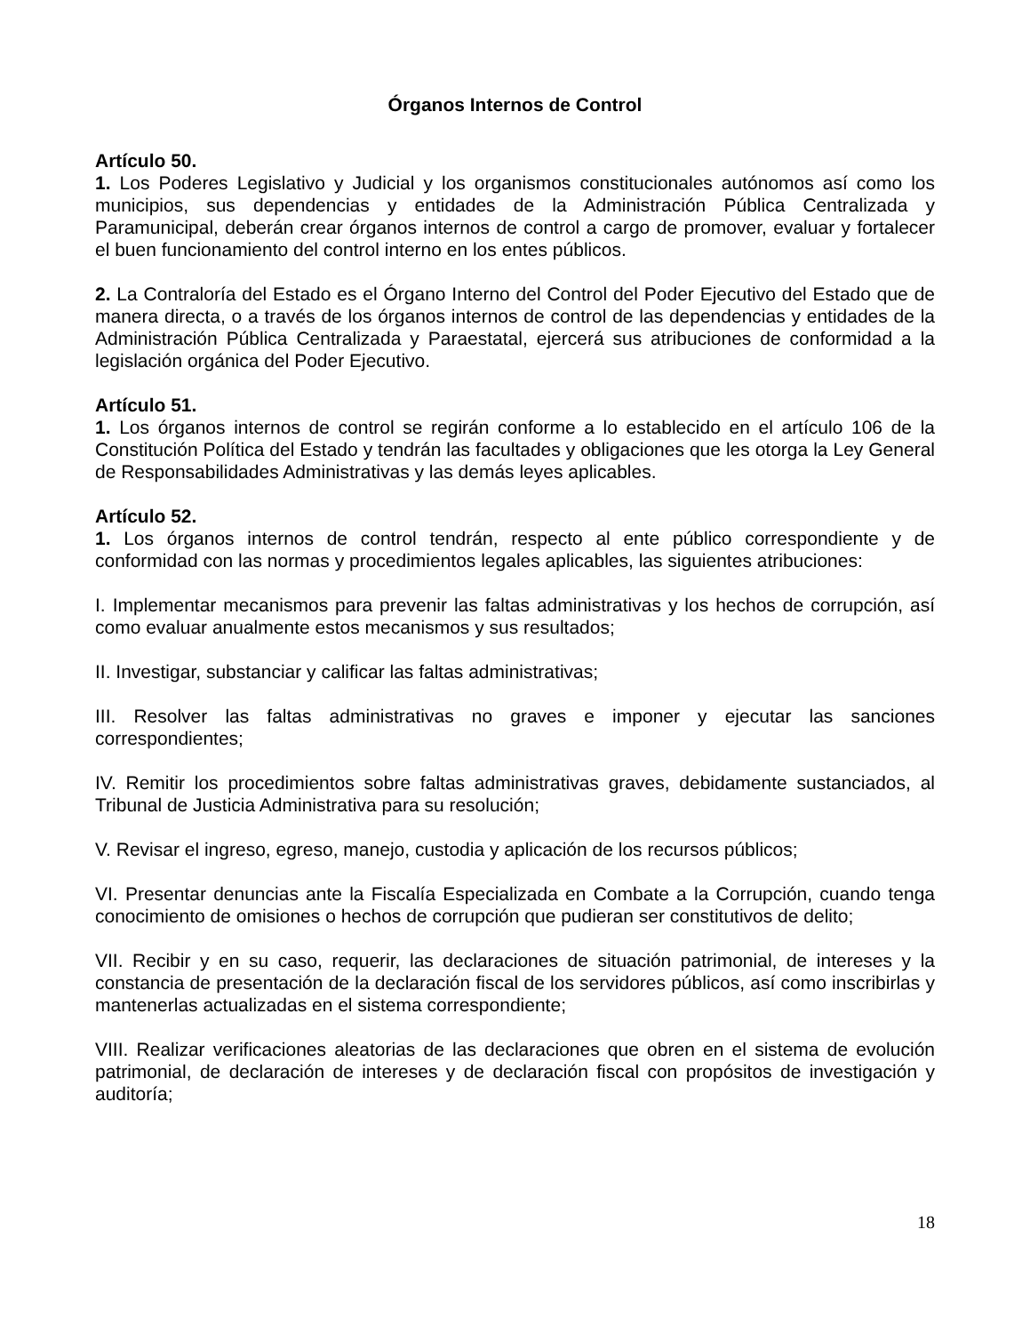Órganos Internos de Control
Artículo 50.
1. Los Poderes Legislativo y Judicial y los organismos constitucionales autónomos así como los municipios, sus dependencias y entidades de la Administración Pública Centralizada y Paramunicipal, deberán crear órganos internos de control a cargo de promover, evaluar y fortalecer el buen funcionamiento del control interno en los entes públicos.
2. La Contraloría del Estado es el Órgano Interno del Control del Poder Ejecutivo del Estado que de manera directa, o a través de los órganos internos de control de las dependencias y entidades de la Administración Pública Centralizada y Paraestatal, ejercerá sus atribuciones de conformidad a la legislación orgánica del Poder Ejecutivo.
Artículo 51.
1. Los órganos internos de control se regirán conforme a lo establecido en el artículo 106 de la Constitución Política del Estado y tendrán las facultades y obligaciones que les otorga la Ley General de Responsabilidades Administrativas y las demás leyes aplicables.
Artículo 52.
1. Los órganos internos de control tendrán, respecto al ente público correspondiente y de conformidad con las normas y procedimientos legales aplicables, las siguientes atribuciones:
I. Implementar mecanismos para prevenir las faltas administrativas y los hechos de corrupción, así como evaluar anualmente estos mecanismos y sus resultados;
II. Investigar, substanciar y calificar las faltas administrativas;
III. Resolver las faltas administrativas no graves e imponer y ejecutar las sanciones correspondientes;
IV. Remitir los procedimientos sobre faltas administrativas graves, debidamente sustanciados, al Tribunal de Justicia Administrativa para su resolución;
V. Revisar el ingreso, egreso, manejo, custodia y aplicación de los recursos públicos;
VI. Presentar denuncias ante la Fiscalía Especializada en Combate a la Corrupción, cuando tenga conocimiento de omisiones o hechos de corrupción que pudieran ser constitutivos de delito;
VII. Recibir y en su caso, requerir, las declaraciones de situación patrimonial, de intereses y la constancia de presentación de la declaración fiscal de los servidores públicos, así como inscribirlas y mantenerlas actualizadas en el sistema correspondiente;
VIII. Realizar verificaciones aleatorias de las declaraciones que obren en el sistema de evolución patrimonial, de declaración de intereses y de declaración fiscal con propósitos de investigación y auditoría;
18